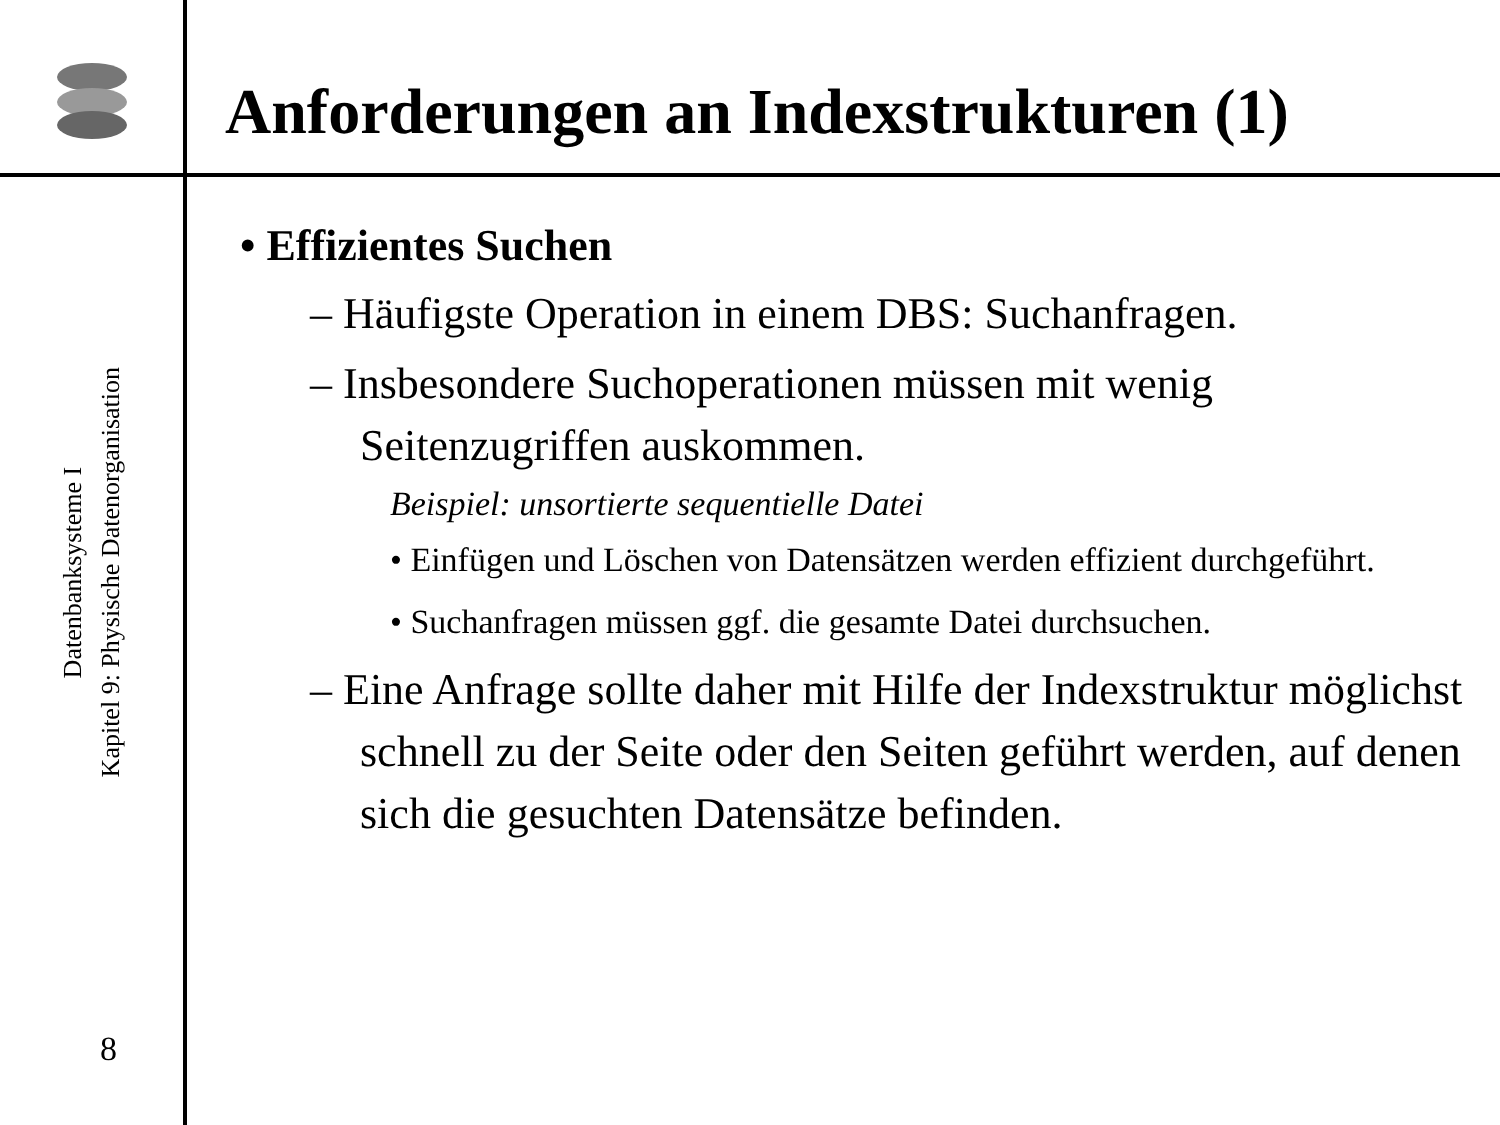Datenbanksysteme I
Kapitel 9: Physische Datenorganisation
8
Anforderungen an Indexstrukturen (1)
• Effizientes Suchen
– Häufigste Operation in einem DBS: Suchanfragen.
– Insbesondere Suchoperationen müssen mit wenig Seitenzugriffen auskommen.
Beispiel: unsortierte sequentielle Datei
• Einfügen und Löschen von Datensätzen werden effizient durchgeführt.
• Suchanfragen müssen ggf. die gesamte Datei durchsuchen.
– Eine Anfrage sollte daher mit Hilfe der Indexstruktur möglichst schnell zu der Seite oder den Seiten geführt werden, auf denen sich die gesuchten Datensätze befinden.